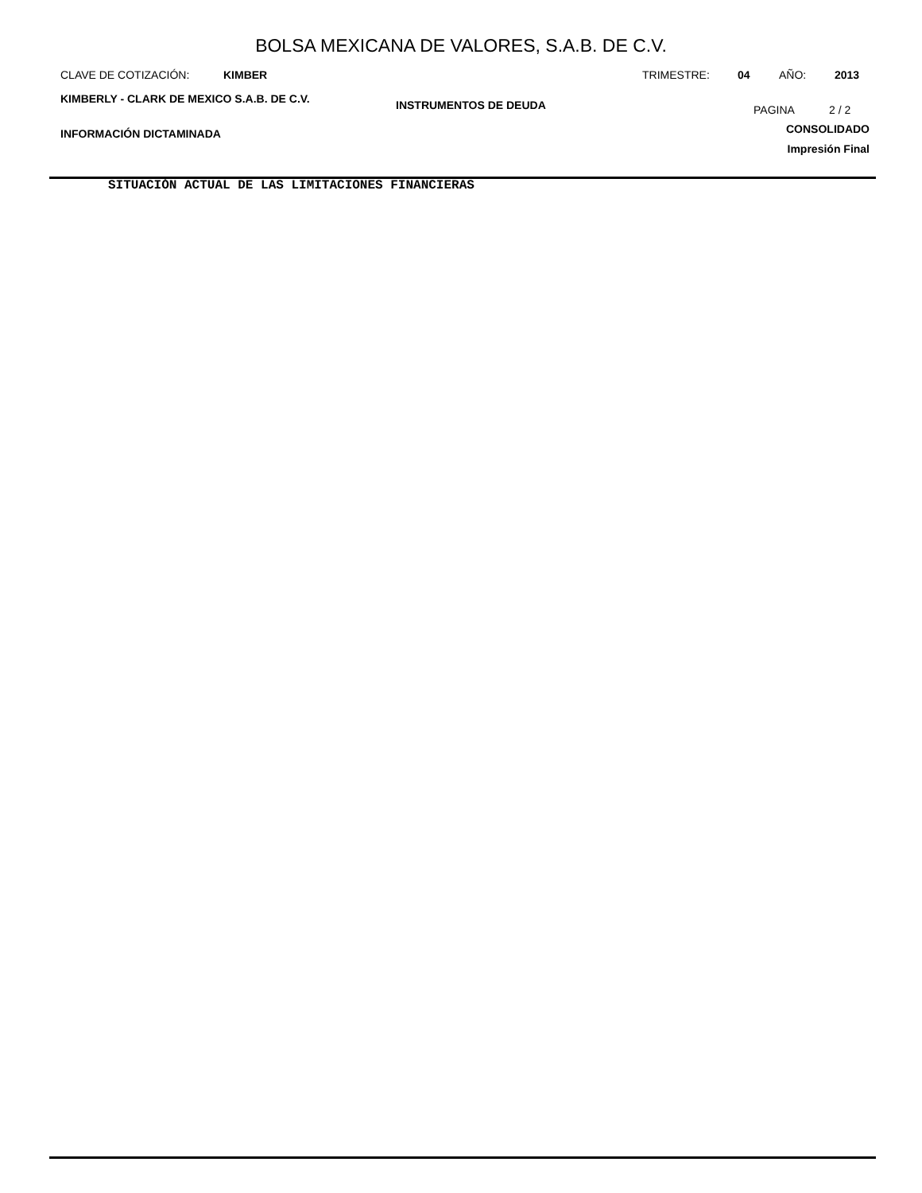BOLSA MEXICANA DE VALORES, S.A.B. DE C.V.
CLAVE DE COTIZACIÓN: KIMBER TRIMESTRE: 04 AÑO: 2013
KIMBERLY - CLARK DE MEXICO S.A.B. DE C.V. INSTRUMENTOS DE DEUDA PAGINA 2 / 2
INFORMACIÓN DICTAMINADA CONSOLIDADO
Impresión Final
SITUACIÓN ACTUAL DE LAS LIMITACIONES FINANCIERAS